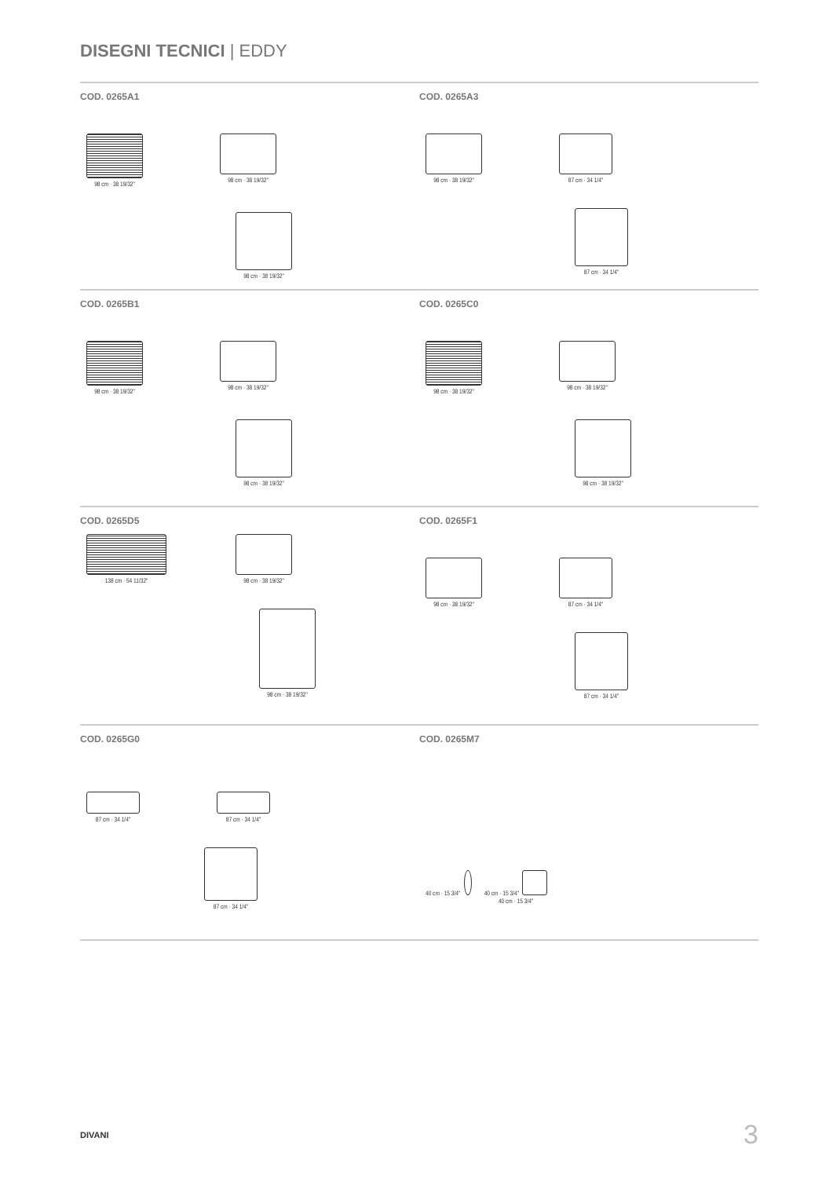DISEGNI TECNICI | EDDY
COD. 0265A1
98 cm · 38 19/32" 98 cm · 38 19/32"
98 cm · 38 19/32"
COD. 0265A3
98 cm · 38 19/32" 87 cm · 34 1/4"
87 cm · 34 1/4"
COD. 0265B1
98 cm · 38 19/32" 98 cm · 38 19/32"
98 cm · 38 19/32"
COD. 0265C0
98 cm · 38 19/32" 98 cm · 38 19/32"
98 cm · 38 19/32"
COD. 0265D5
138 cm · 54 11/32" 98 cm · 38 19/32"
98 cm · 38 19/32"
COD. 0265F1
98 cm · 38 19/32" 87 cm · 34 1/4"
87 cm · 34 1/4"
COD. 0265G0
87 cm · 34 1/4" 87 cm · 34 1/4"
87 cm · 34 1/4"
COD. 0265M7
40 cm · 15 3/4"
40 cm · 15 3/4"
40 cm · 15 3/4"
DIVANI 3